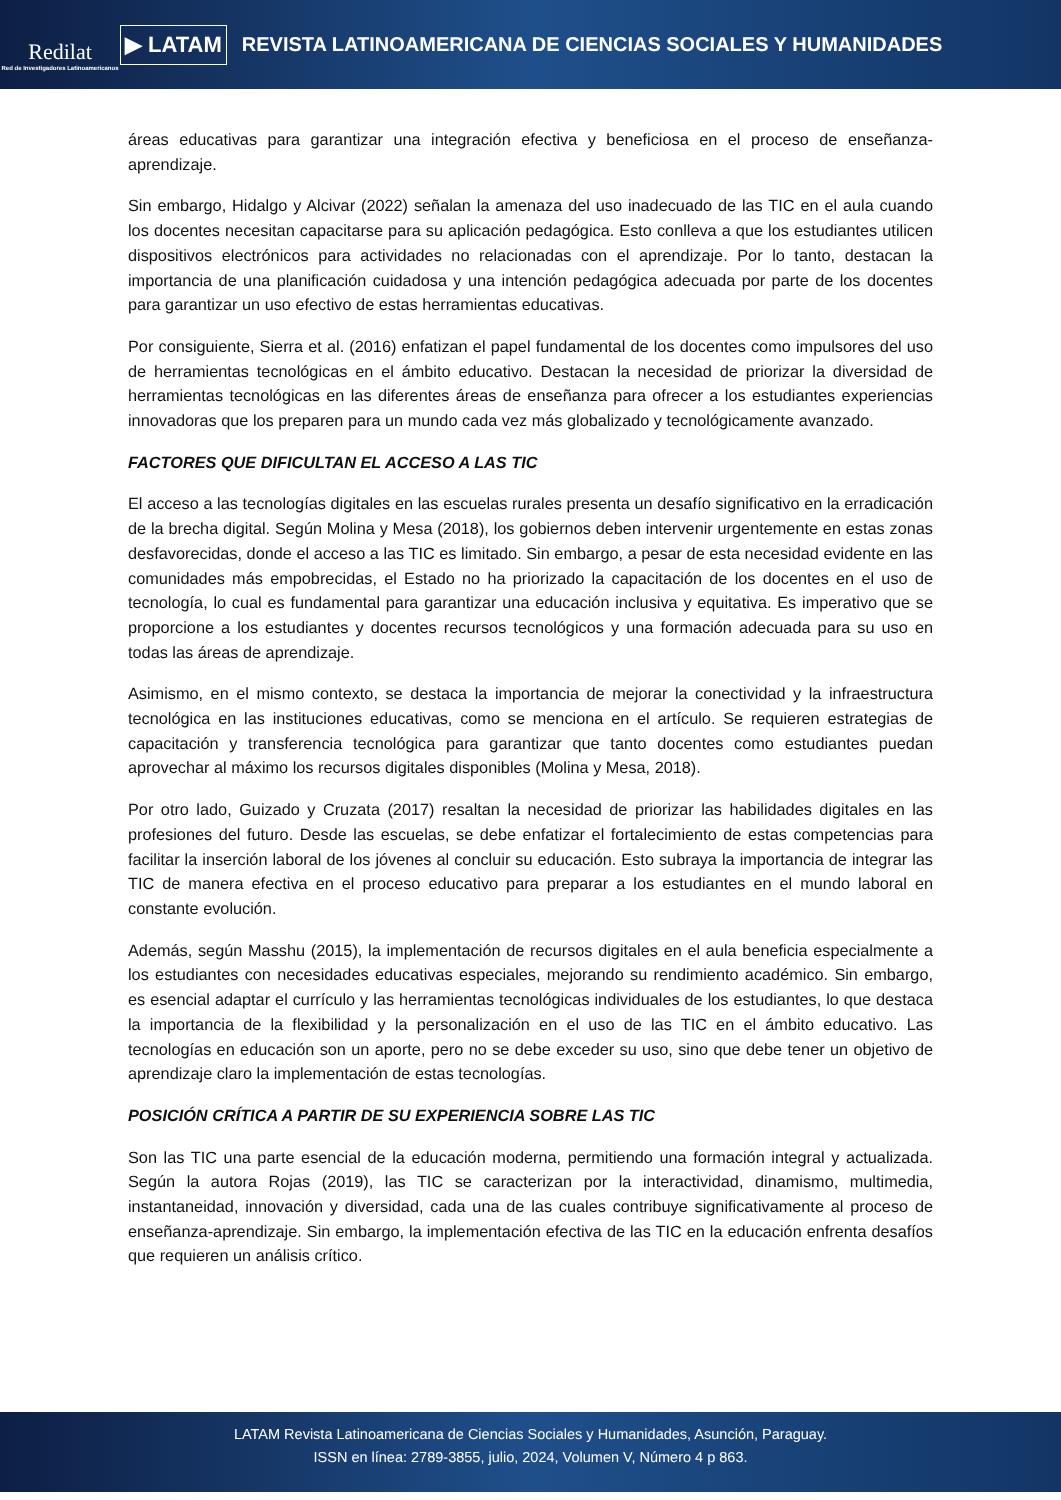Redilat
Red de Investigadores Latinoamericanos
▶ LATAM
REVISTA LATINOAMERICANA DE CIENCIAS SOCIALES Y HUMANIDADES
áreas educativas para garantizar una integración efectiva y beneficiosa en el proceso de enseñanza-aprendizaje.
Sin embargo, Hidalgo y Alcivar (2022) señalan la amenaza del uso inadecuado de las TIC en el aula cuando los docentes necesitan capacitarse para su aplicación pedagógica. Esto conlleva a que los estudiantes utilicen dispositivos electrónicos para actividades no relacionadas con el aprendizaje. Por lo tanto, destacan la importancia de una planificación cuidadosa y una intención pedagógica adecuada por parte de los docentes para garantizar un uso efectivo de estas herramientas educativas.
Por consiguiente, Sierra et al. (2016) enfatizan el papel fundamental de los docentes como impulsores del uso de herramientas tecnológicas en el ámbito educativo. Destacan la necesidad de priorizar la diversidad de herramientas tecnológicas en las diferentes áreas de enseñanza para ofrecer a los estudiantes experiencias innovadoras que los preparen para un mundo cada vez más globalizado y tecnológicamente avanzado.
FACTORES QUE DIFICULTAN EL ACCESO A LAS TIC
El acceso a las tecnologías digitales en las escuelas rurales presenta un desafío significativo en la erradicación de la brecha digital. Según Molina y Mesa (2018), los gobiernos deben intervenir urgentemente en estas zonas desfavorecidas, donde el acceso a las TIC es limitado. Sin embargo, a pesar de esta necesidad evidente en las comunidades más empobrecidas, el Estado no ha priorizado la capacitación de los docentes en el uso de tecnología, lo cual es fundamental para garantizar una educación inclusiva y equitativa. Es imperativo que se proporcione a los estudiantes y docentes recursos tecnológicos y una formación adecuada para su uso en todas las áreas de aprendizaje.
Asimismo, en el mismo contexto, se destaca la importancia de mejorar la conectividad y la infraestructura tecnológica en las instituciones educativas, como se menciona en el artículo. Se requieren estrategias de capacitación y transferencia tecnológica para garantizar que tanto docentes como estudiantes puedan aprovechar al máximo los recursos digitales disponibles (Molina y Mesa, 2018).
Por otro lado, Guizado y Cruzata (2017) resaltan la necesidad de priorizar las habilidades digitales en las profesiones del futuro. Desde las escuelas, se debe enfatizar el fortalecimiento de estas competencias para facilitar la inserción laboral de los jóvenes al concluir su educación. Esto subraya la importancia de integrar las TIC de manera efectiva en el proceso educativo para preparar a los estudiantes en el mundo laboral en constante evolución.
Además, según Masshu (2015), la implementación de recursos digitales en el aula beneficia especialmente a los estudiantes con necesidades educativas especiales, mejorando su rendimiento académico. Sin embargo, es esencial adaptar el currículo y las herramientas tecnológicas individuales de los estudiantes, lo que destaca la importancia de la flexibilidad y la personalización en el uso de las TIC en el ámbito educativo. Las tecnologías en educación son un aporte, pero no se debe exceder su uso, sino que debe tener un objetivo de aprendizaje claro la implementación de estas tecnologías.
POSICIÓN CRÍTICA A PARTIR DE SU EXPERIENCIA SOBRE LAS TIC
Son las TIC una parte esencial de la educación moderna, permitiendo una formación integral y actualizada. Según la autora Rojas (2019), las TIC se caracterizan por la interactividad, dinamismo, multimedia, instantaneidad, innovación y diversidad, cada una de las cuales contribuye significativamente al proceso de enseñanza-aprendizaje. Sin embargo, la implementación efectiva de las TIC en la educación enfrenta desafíos que requieren un análisis crítico.
LATAM Revista Latinoamericana de Ciencias Sociales y Humanidades, Asunción, Paraguay.
ISSN en línea: 2789-3855, julio, 2024, Volumen V, Número 4 p 863.